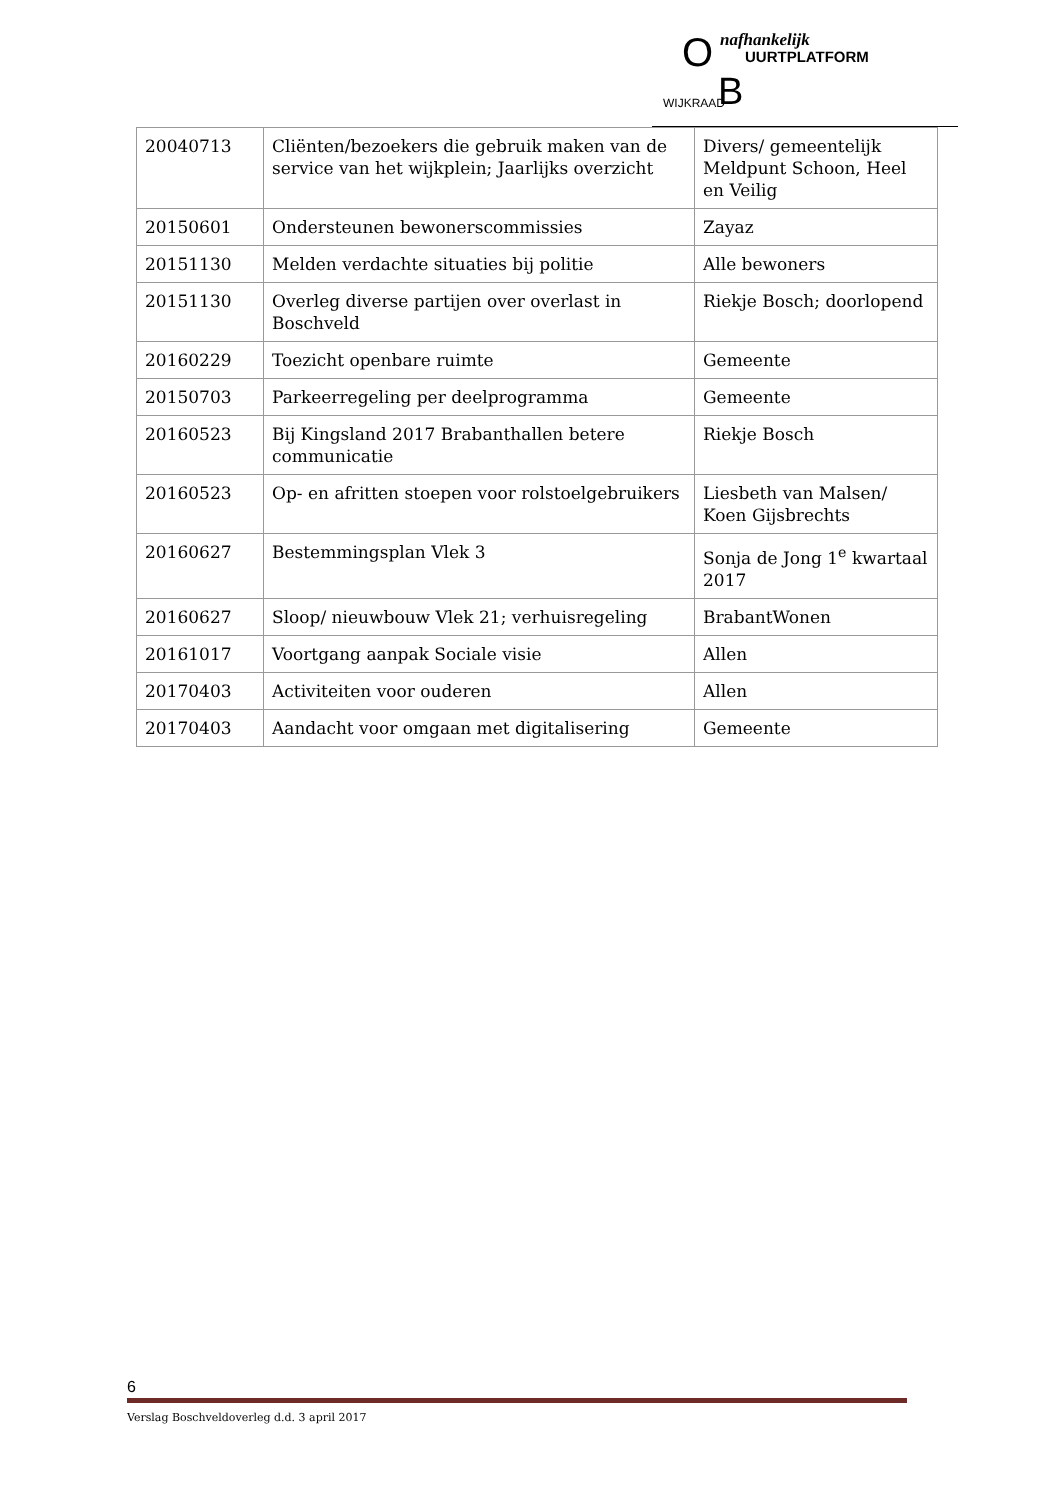O nafhankelijk
UURTPLATFORM
B WIJKRAAD
| 20040713 | Cliënten/bezoekers die gebruik maken van de service van het wijkplein; Jaarlijks overzicht | Divers/ gemeentelijk Meldpunt Schoon, Heel en Veilig |
| 20150601 | Ondersteunen bewonerscommissies | Zayaz |
| 20151130 | Melden verdachte situaties bij politie | Alle bewoners |
| 20151130 | Overleg diverse partijen over overlast in Boschveld | Riekje Bosch; doorlopend |
| 20160229 | Toezicht openbare ruimte | Gemeente |
| 20150703 | Parkeerregeling per deelprogramma | Gemeente |
| 20160523 | Bij Kingsland 2017 Brabanthallen betere communicatie | Riekje Bosch |
| 20160523 | Op- en afritten stoepen voor rolstoelgebruikers | Liesbeth van Malsen/ Koen Gijsbrechts |
| 20160627 | Bestemmingsplan Vlek 3 | Sonja de Jong 1<sup>e</sup> kwartaal 2017 |
| 20160627 | Sloop/ nieuwbouw Vlek 21; verhuisregeling | BrabantWonen |
| 20161017 | Voortgang aanpak Sociale visie | Allen |
| 20170403 | Activiteiten voor ouderen | Allen |
| 20170403 | Aandacht voor omgaan met digitalisering | Gemeente |
6
Verslag Boschveldoverleg d.d. 3 april 2017